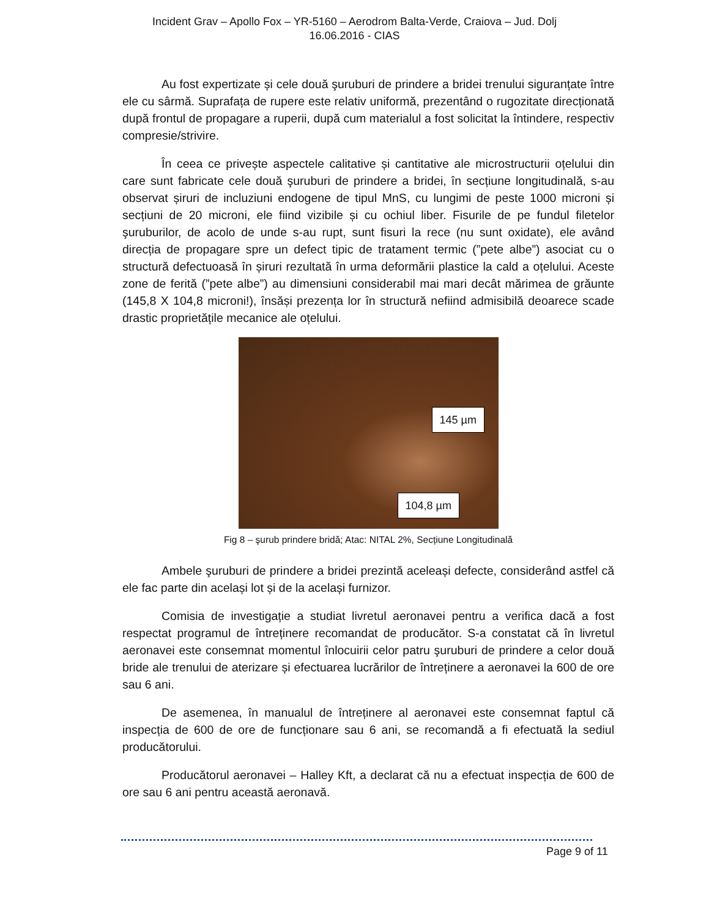Incident Grav – Apollo Fox – YR-5160 – Aerodrom Balta-Verde, Craiova – Jud. Dolj
16.06.2016 - CIAS
Au fost expertizate și cele două şuruburi de prindere a bridei trenului siguranțate între ele cu sârmă. Suprafața de rupere este relativ uniformă, prezentând o rugozitate direcționată după frontul de propagare a ruperii, după cum materialul a fost solicitat la întindere, respectiv compresie/strivire.
În ceea ce privește aspectele calitative și cantitative ale microstructurii oțelului din care sunt fabricate cele două şuruburi de prindere a bridei, în secțiune longitudinală, s-au observat șiruri de incluziuni endogene de tipul MnS, cu lungimi de peste 1000 microni și secțiuni de 20 microni, ele fiind vizibile și cu ochiul liber. Fisurile de pe fundul filetelor şuruburilor, de acolo de unde s-au rupt, sunt fisuri la rece (nu sunt oxidate), ele având direcția de propagare spre un defect tipic de tratament termic (”pete albe”) asociat cu o structură defectuoasă în șiruri rezultată în urma deformării plastice la cald a oțelului. Aceste zone de ferită (”pete albe”) au dimensiuni considerabil mai mari decât mărimea de grăunte (145,8 X 104,8 microni!), însăși prezența lor în structură nefiind admisibilă deoarece scade drastic proprietățile mecanice ale oțelului.
145 µm
104,8 µm
Fig 8 – şurub prindere bridă; Atac: NITAL 2%, Secțiune Longitudinală
Ambele şuruburi de prindere a bridei prezintă aceleași defecte, considerând astfel că ele fac parte din același lot și de la același furnizor.
Comisia de investigație a studiat livretul aeronavei pentru a verifica dacă a fost respectat programul de întreținere recomandat de producător. S-a constatat că în livretul aeronavei este consemnat momentul înlocuirii celor patru şuruburi de prindere a celor două bride ale trenului de aterizare și efectuarea lucrărilor de întreținere a aeronavei la 600 de ore sau 6 ani.
De asemenea, în manualul de întreținere al aeronavei este consemnat faptul că inspecția de 600 de ore de funcționare sau 6 ani, se recomandă a fi efectuată la sediul producătorului.
Producătorul aeronavei – Halley Kft, a declarat că nu a efectuat inspecția de 600 de ore sau 6 ani pentru această aeronavă.
Page 9 of 11